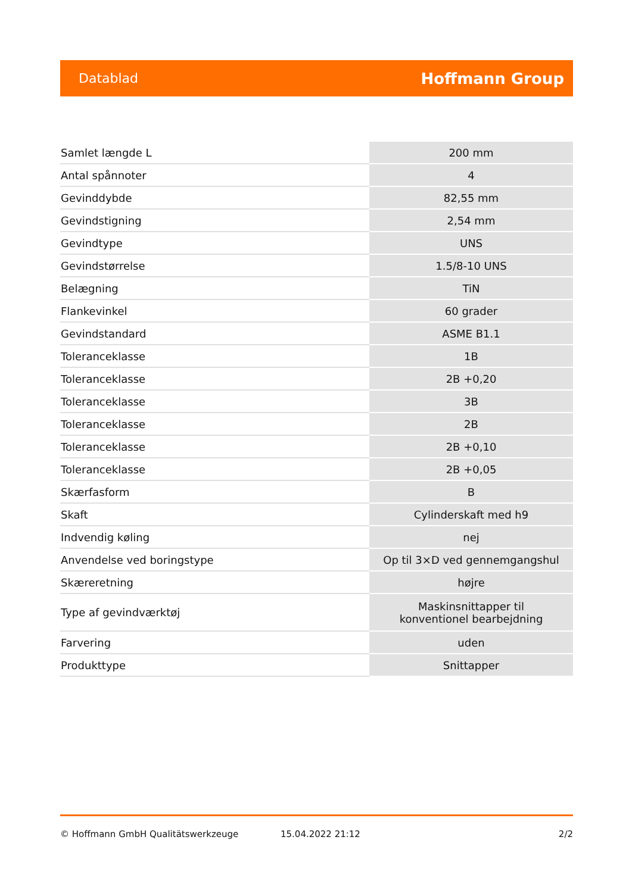Datablad Hoffmann Group
| Samlet længde L | 200 mm |
| Antal spånnoter | 4 |
| Gevinddybde | 82,55 mm |
| Gevindstigning | 2,54 mm |
| Gevindtype | UNS |
| Gevindstørrelse | 1.5/8-10 UNS |
| Belægning | TiN |
| Flankevinkel | 60 grader |
| Gevindstandard | ASME B1.1 |
| Toleranceklasse | 1B |
| Toleranceklasse | 2B +0,20 |
| Toleranceklasse | 3B |
| Toleranceklasse | 2B |
| Toleranceklasse | 2B +0,10 |
| Toleranceklasse | 2B +0,05 |
| Skærfasform | B |
| Skaft | Cylinderskaft med h9 |
| Indvendig køling | nej |
| Anvendelse ved boringstype | Op til 3×D ved gennemgangshul |
| Skæreretning | højre |
| Type af gevindværktøj | Maskinsnittapper til konventionel bearbejdning |
| Farvering | uden |
| Produkttype | Snittapper |
© Hoffmann GmbH Qualitätswerkzeuge 15.04.2022 21:12 2/2